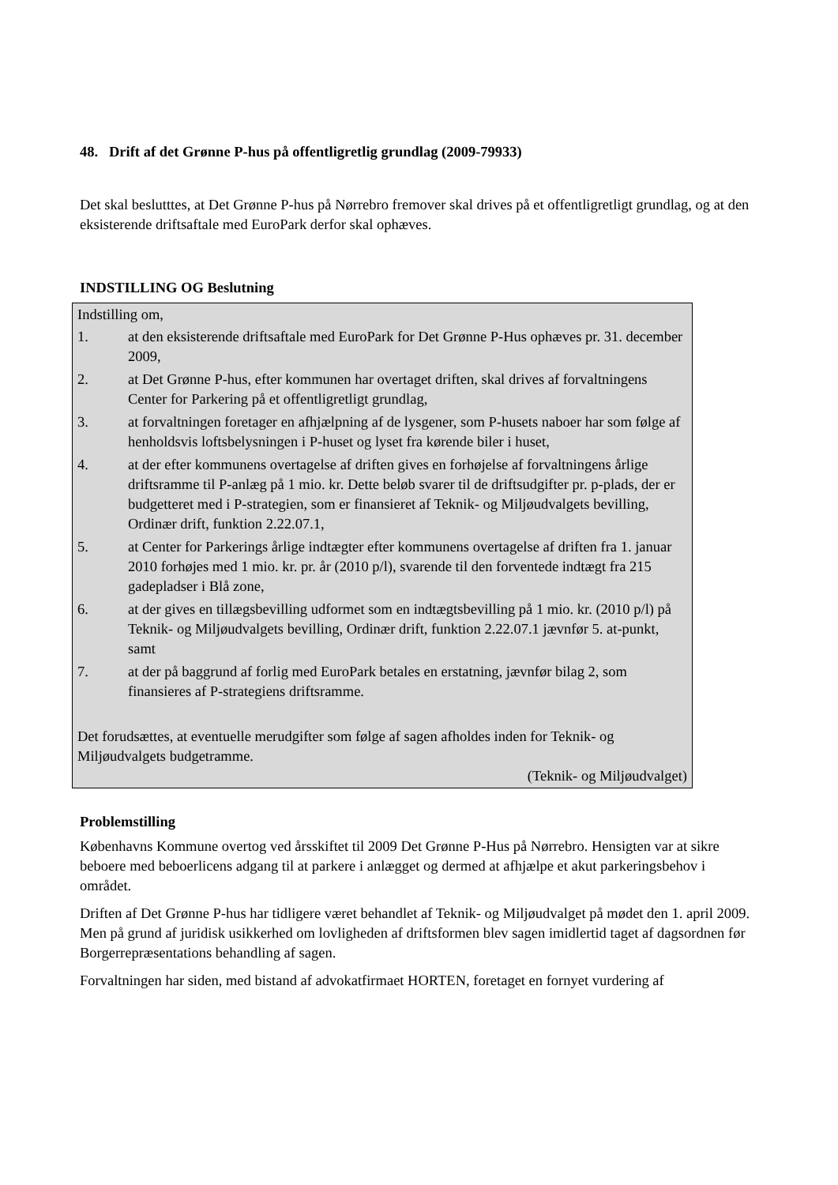48. Drift af det Grønne P-hus på offentligretlig grundlag (2009-79933)
Det skal beslutttes, at Det Grønne P-hus på Nørrebro fremover skal drives på et offentligretligt grundlag, og at den eksisterende driftsaftale med EuroPark derfor skal ophæves.
INDSTILLING OG Beslutning
Indstilling om,
1. at den eksisterende driftsaftale med EuroPark for Det Grønne P-Hus ophæves pr. 31. december 2009,
2. at Det Grønne P-hus, efter kommunen har overtaget driften, skal drives af forvaltningens Center for Parkering på et offentligretligt grundlag,
3. at forvaltningen foretager en afhjælpning af de lysgener, som P-husets naboer har som følge af henholdsvis loftsbelysningen i P-huset og lyset fra kørende biler i huset,
4. at der efter kommunens overtagelse af driften gives en forhøjelse af forvaltningens årlige driftsramme til P-anlæg på 1 mio. kr. Dette beløb svarer til de driftsudgifter pr. p-plads, der er budgetteret med i P-strategien, som er finansieret af Teknik- og Miljøudvalgets bevilling, Ordinær drift, funktion 2.22.07.1,
5. at Center for Parkerings årlige indtægter efter kommunens overtagelse af driften fra 1. januar 2010 forhøjes med 1 mio. kr. pr. år (2010 p/l), svarende til den forventede indtægt fra 215 gadepladser i Blå zone,
6. at der gives en tillægsbevilling udformet som en indtægtsbevilling på 1 mio. kr. (2010 p/l) på Teknik- og Miljøudvalgets bevilling, Ordinær drift, funktion 2.22.07.1 jævnfør 5. at-punkt, samt
7. at der på baggrund af forlig med EuroPark betales en erstatning, jævnfør bilag 2, som finansieres af P-strategiens driftsramme.
Det forudsættes, at eventuelle merudgifter som følge af sagen afholdes inden for Teknik- og Miljøudvalgets budgetramme.
(Teknik- og Miljøudvalget)
Problemstilling
Københavns Kommune overtog ved årsskiftet til 2009 Det Grønne P-Hus på Nørrebro. Hensigten var at sikre beboere med beboerlicens adgang til at parkere i anlægget og dermed at afhjælpe et akut parkeringsbehov i området.
Driften af Det Grønne P-hus har tidligere været behandlet af Teknik- og Miljøudvalget på mødet den 1. april 2009. Men på grund af juridisk usikkerhed om lovligheden af driftsformen blev sagen imidlertid taget af dagsordnen før Borgerrepræsentations behandling af sagen.
Forvaltningen har siden, med bistand af advokatfirmaet HORTEN, foretaget en fornyet vurdering af